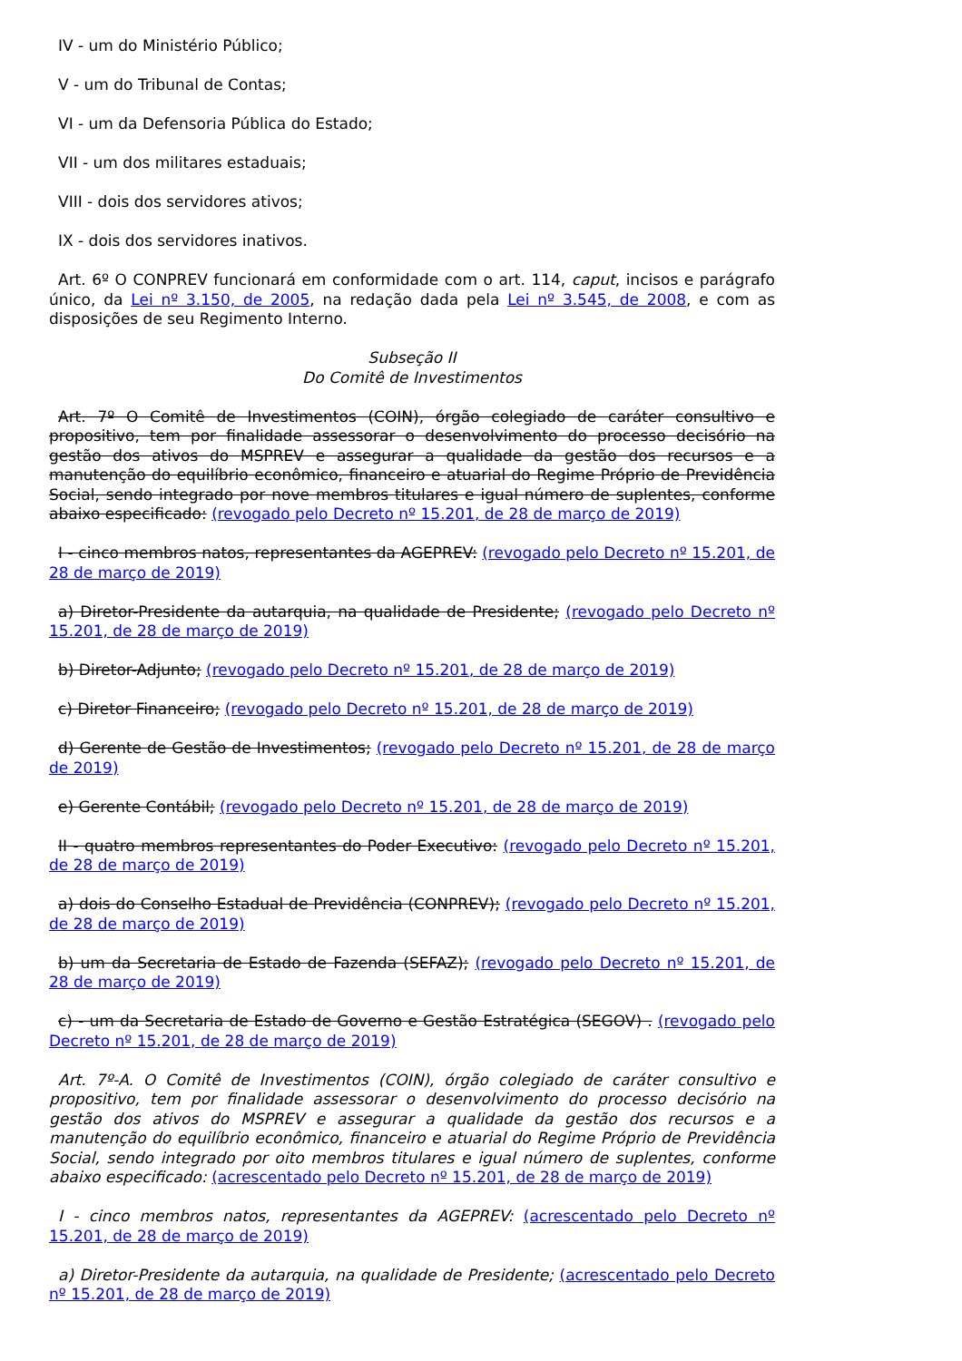IV - um do Ministério Público;
V - um do Tribunal de Contas;
VI - um da Defensoria Pública do Estado;
VII - um dos militares estaduais;
VIII - dois dos servidores ativos;
IX - dois dos servidores inativos.
Art. 6º O CONPREV funcionará em conformidade com o art. 114, caput, incisos e parágrafo único, da Lei nº 3.150, de 2005, na redação dada pela Lei nº 3.545, de 2008, e com as disposições de seu Regimento Interno.
Subseção II
Do Comitê de Investimentos
Art. 7º O Comitê de Investimentos (COIN), órgão colegiado de caráter consultivo e propositivo, tem por finalidade assessorar o desenvolvimento do processo decisório na gestão dos ativos do MSPREV e assegurar a qualidade da gestão dos recursos e a manutenção do equilíbrio econômico, financeiro e atuarial do Regime Próprio de Previdência Social, sendo integrado por nove membros titulares e igual número de suplentes, conforme abaixo especificado: (revogado pelo Decreto nº 15.201, de 28 de março de 2019)
I - cinco membros natos, representantes da AGEPREV: (revogado pelo Decreto nº 15.201, de 28 de março de 2019)
a) Diretor-Presidente da autarquia, na qualidade de Presidente; (revogado pelo Decreto nº 15.201, de 28 de março de 2019)
b) Diretor-Adjunto; (revogado pelo Decreto nº 15.201, de 28 de março de 2019)
c) Diretor Financeiro; (revogado pelo Decreto nº 15.201, de 28 de março de 2019)
d) Gerente de Gestão de Investimentos; (revogado pelo Decreto nº 15.201, de 28 de março de 2019)
e) Gerente Contábil; (revogado pelo Decreto nº 15.201, de 28 de março de 2019)
II - quatro membros representantes do Poder Executivo: (revogado pelo Decreto nº 15.201, de 28 de março de 2019)
a) dois do Conselho Estadual de Previdência (CONPREV); (revogado pelo Decreto nº 15.201, de 28 de março de 2019)
b) um da Secretaria de Estado de Fazenda (SEFAZ); (revogado pelo Decreto nº 15.201, de 28 de março de 2019)
c) - um da Secretaria de Estado de Governo e Gestão Estratégica (SEGOV) . (revogado pelo Decreto nº 15.201, de 28 de março de 2019)
Art. 7º-A. O Comitê de Investimentos (COIN), órgão colegiado de caráter consultivo e propositivo, tem por finalidade assessorar o desenvolvimento do processo decisório na gestão dos ativos do MSPREV e assegurar a qualidade da gestão dos recursos e a manutenção do equilíbrio econômico, financeiro e atuarial do Regime Próprio de Previdência Social, sendo integrado por oito membros titulares e igual número de suplentes, conforme abaixo especificado: (acrescentado pelo Decreto nº 15.201, de 28 de março de 2019)
I - cinco membros natos, representantes da AGEPREV: (acrescentado pelo Decreto nº 15.201, de 28 de março de 2019)
a) Diretor-Presidente da autarquia, na qualidade de Presidente; (acrescentado pelo Decreto nº 15.201, de 28 de março de 2019)